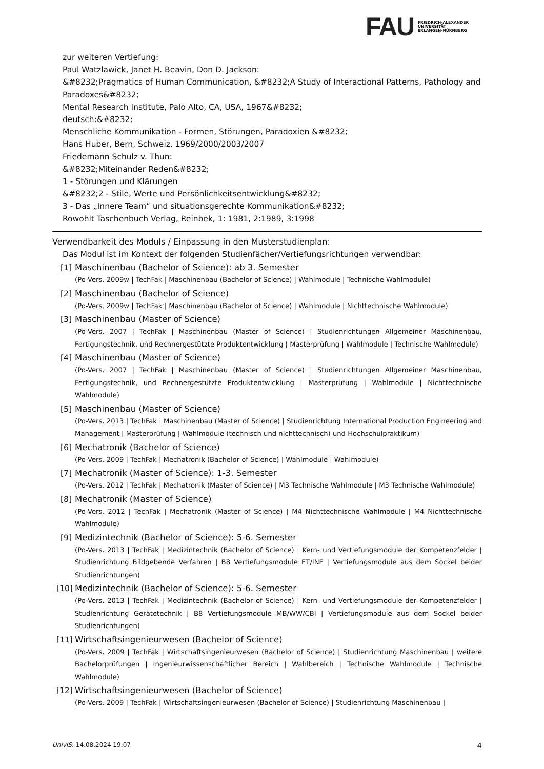FAU
FRIEDRICH-ALEXANDER
UNIVERSITÄT
ERLANGEN-NÜRNBERG
zur weiteren Vertiefung:
Paul Watzlawick, Janet H. Beavin, Don D. Jackson:
&#8232;Pragmatics of Human Communication, &#8232;A Study of Interactional Patterns, Pathology and Paradoxes&#8232;
Mental Research Institute, Palo Alto, CA, USA, 1967&#8232;
deutsch:&#8232;
Menschliche Kommunikation - Formen, Störungen, Paradoxien &#8232;
Hans Huber, Bern, Schweiz, 1969/2000/2003/2007
Friedemann Schulz v. Thun:
&#8232;Miteinander Reden&#8232;
1 - Störungen und Klärungen
&#8232;2 - Stile, Werte und Persönlichkeitsentwicklung&#8232;
3 - Das „Innere Team“ und situationsgerechte Kommunikation&#8232;
Rowohlt Taschenbuch Verlag, Reinbek, 1: 1981, 2:1989, 3:1998
Verwendbarkeit des Moduls / Einpassung in den Musterstudienplan:
Das Modul ist im Kontext der folgenden Studienfächer/Vertiefungsrichtungen verwendbar:
[1] Maschinenbau (Bachelor of Science): ab 3. Semester
(Po-Vers. 2009w | TechFak | Maschinenbau (Bachelor of Science) | Wahlmodule | Technische Wahlmodule)
[2] Maschinenbau (Bachelor of Science)
(Po-Vers. 2009w | TechFak | Maschinenbau (Bachelor of Science) | Wahlmodule | Nichttechnische Wahlmodule)
[3] Maschinenbau (Master of Science)
(Po-Vers. 2007 | TechFak | Maschinenbau (Master of Science) | Studienrichtungen Allgemeiner Maschinenbau, Fertigungstechnik, und Rechnergestützte Produktentwicklung | Masterprüfung | Wahlmodule | Technische Wahlmodule)
[4] Maschinenbau (Master of Science)
(Po-Vers. 2007 | TechFak | Maschinenbau (Master of Science) | Studienrichtungen Allgemeiner Maschinenbau, Fertigungstechnik, und Rechnergestützte Produktentwicklung | Masterprüfung | Wahlmodule | Nichttechnische Wahlmodule)
[5] Maschinenbau (Master of Science)
(Po-Vers. 2013 | TechFak | Maschinenbau (Master of Science) | Studienrichtung International Production Engineering and Management | Masterprüfung | Wahlmodule (technisch und nichttechnisch) und Hochschulpraktikum)
[6] Mechatronik (Bachelor of Science)
(Po-Vers. 2009 | TechFak | Mechatronik (Bachelor of Science) | Wahlmodule | Wahlmodule)
[7] Mechatronik (Master of Science): 1-3. Semester
(Po-Vers. 2012 | TechFak | Mechatronik (Master of Science) | M3 Technische Wahlmodule | M3 Technische Wahlmodule)
[8] Mechatronik (Master of Science)
(Po-Vers. 2012 | TechFak | Mechatronik (Master of Science) | M4 Nichttechnische Wahlmodule | M4 Nichttechnische Wahlmodule)
[9] Medizintechnik (Bachelor of Science): 5-6. Semester
(Po-Vers. 2013 | TechFak | Medizintechnik (Bachelor of Science) | Kern- und Vertiefungsmodule der Kompetenzfelder | Studienrichtung Bildgebende Verfahren | B8 Vertiefungsmodule ET/INF | Vertiefungsmodule aus dem Sockel beider Studienrichtungen)
[10]
Medizintechnik (Bachelor of Science): 5-6. Semester
(Po-Vers. 2013 | TechFak | Medizintechnik (Bachelor of Science) | Kern- und Vertiefungsmodule der Kompetenzfelder | Studienrichtung Gerätetechnik | B8 Vertiefungsmodule MB/WW/CBI | Vertiefungsmodule aus dem Sockel beider Studienrichtungen)
[11]
Wirtschaftsingenieurwesen (Bachelor of Science)
(Po-Vers. 2009 | TechFak | Wirtschaftsingenieurwesen (Bachelor of Science) | Studienrichtung Maschinenbau | weitere Bachelorprüfungen | Ingenieurwissenschaftlicher Bereich | Wahlbereich | Technische Wahlmodule | Technische Wahlmodule)
[12]
Wirtschaftsingenieurwesen (Bachelor of Science)
(Po-Vers. 2009 | TechFak | Wirtschaftsingenieurwesen (Bachelor of Science) | Studienrichtung Maschinenbau |
UnivIS: 14.08.2024 19:07 4